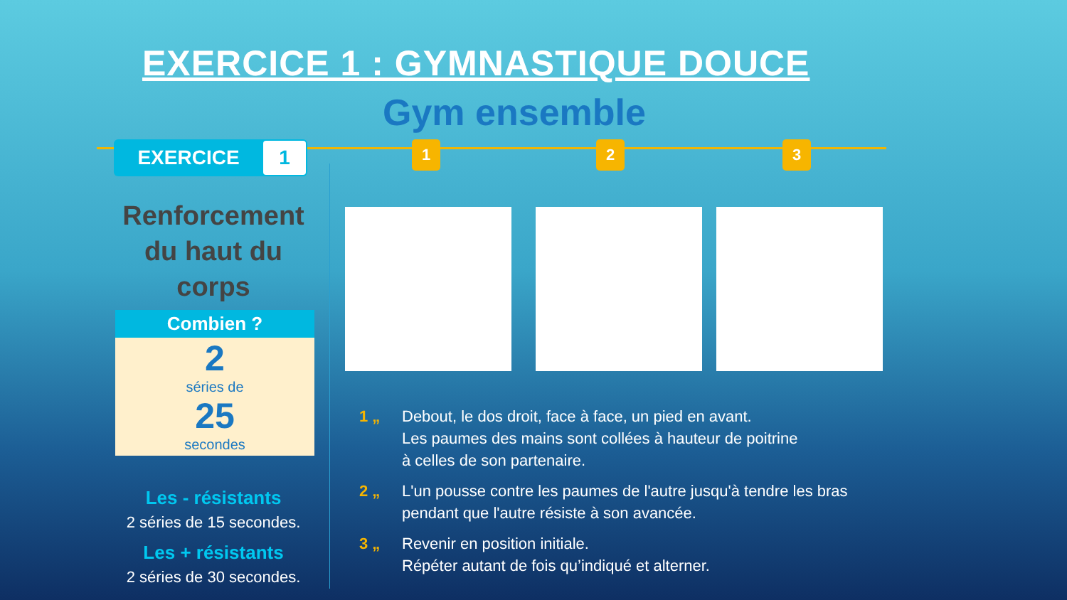EXERCICE 1 : GYMNASTIQUE DOUCE
Gym ensemble
EXERCICE 1 1 2 3
Renforcement du haut du corps
Combien ?
2
séries de
25
secondes
Les - résistants
2 séries de 15 secondes.
Les + résistants
2 séries de 30 secondes.
1 „ Debout, le dos droit, face à face, un pied en avant.
Les paumes des mains sont collées à hauteur de poitrine
à celles de son partenaire.
2 „ L'un pousse contre les paumes de l'autre jusqu'à tendre les bras
pendant que l'autre résiste à son avancée.
3 „ Revenir en position initiale.
Répéter autant de fois qu’indiqué et alterner.